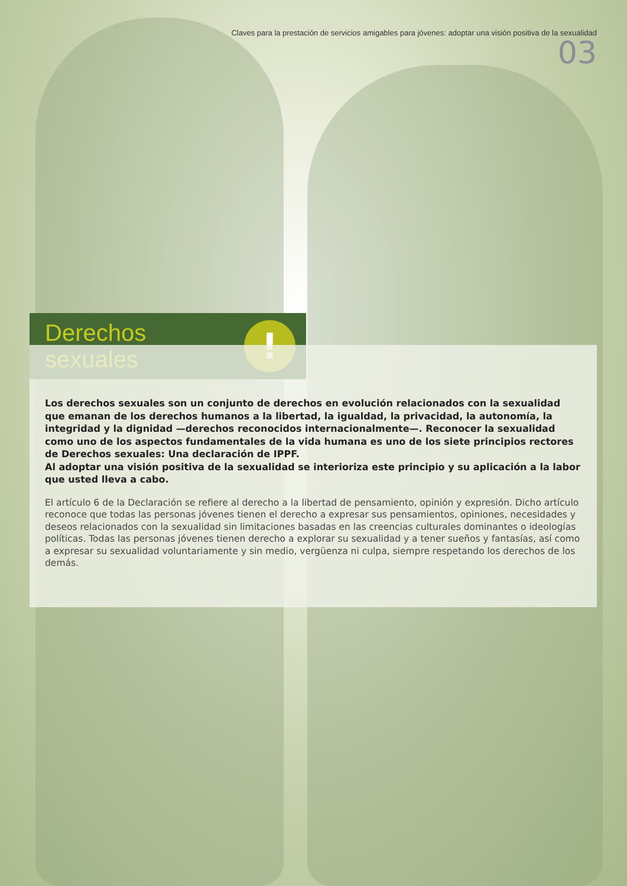Claves para la prestación de servicios amigables para jóvenes: adoptar una visión positiva de la sexualidad
03
Derechos sexuales
!
Los derechos sexuales son un conjunto de derechos en evolución relacionados con la sexualidad que emanan de los derechos humanos a la libertad, la igualdad, la privacidad, la autonomía, la integridad y la dignidad —derechos reconocidos internacionalmente—. Reconocer la sexualidad como uno de los aspectos fundamentales de la vida humana es uno de los siete principios rectores de Derechos sexuales: Una declaración de IPPF.
Al adoptar una visión positiva de la sexualidad se interioriza este principio y su aplicación a la labor que usted lleva a cabo.
El artículo 6 de la Declaración se refiere al derecho a la libertad de pensamiento, opinión y expresión. Dicho artículo reconoce que todas las personas jóvenes tienen el derecho a expresar sus pensamientos, opiniones, necesidades y deseos relacionados con la sexualidad sin limitaciones basadas en las creencias culturales dominantes o ideologías políticas. Todas las personas jóvenes tienen derecho a explorar su sexualidad y a tener sueños y fantasías, así como a expresar su sexualidad voluntariamente y sin medio, vergüenza ni culpa, siempre respetando los derechos de los demás.